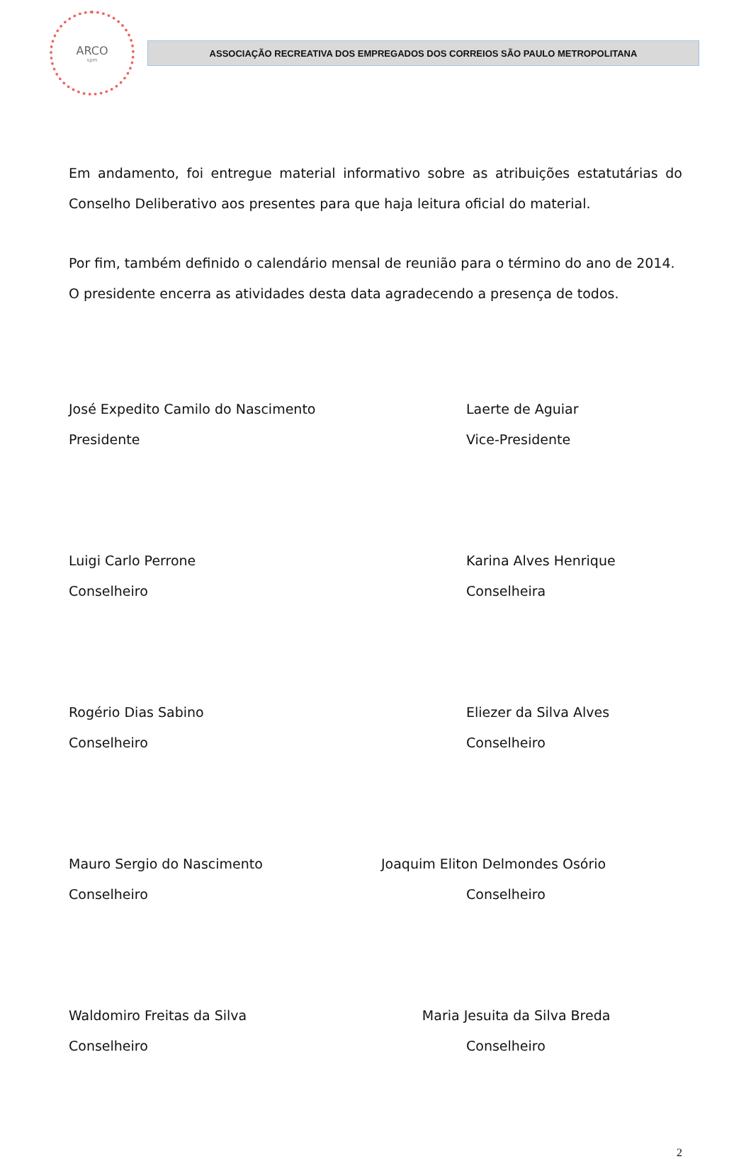ARCO
spm
ASSOCIAÇÃO RECREATIVA DOS EMPREGADOS DOS CORREIOS SÃO PAULO METROPOLITANA
Em andamento, foi entregue material informativo sobre as atribuições estatutárias do Conselho Deliberativo aos presentes para que haja leitura oficial do material.
Por fim, também definido o calendário mensal de reunião para o término do ano de 2014.
O presidente encerra as atividades desta data agradecendo a presença de todos.
José Expedito Camilo do Nascimento Laerte de Aguiar
Presidente Vice-Presidente
Luigi Carlo Perrone Karina Alves Henrique
Conselheiro Conselheira
Rogério Dias Sabino Eliezer da Silva Alves
Conselheiro Conselheiro
Mauro Sergio do Nascimento Joaquim Eliton Delmondes Osório
Conselheiro Conselheiro
Waldomiro Freitas da Silva Maria Jesuita da Silva Breda
Conselheiro Conselheiro
2